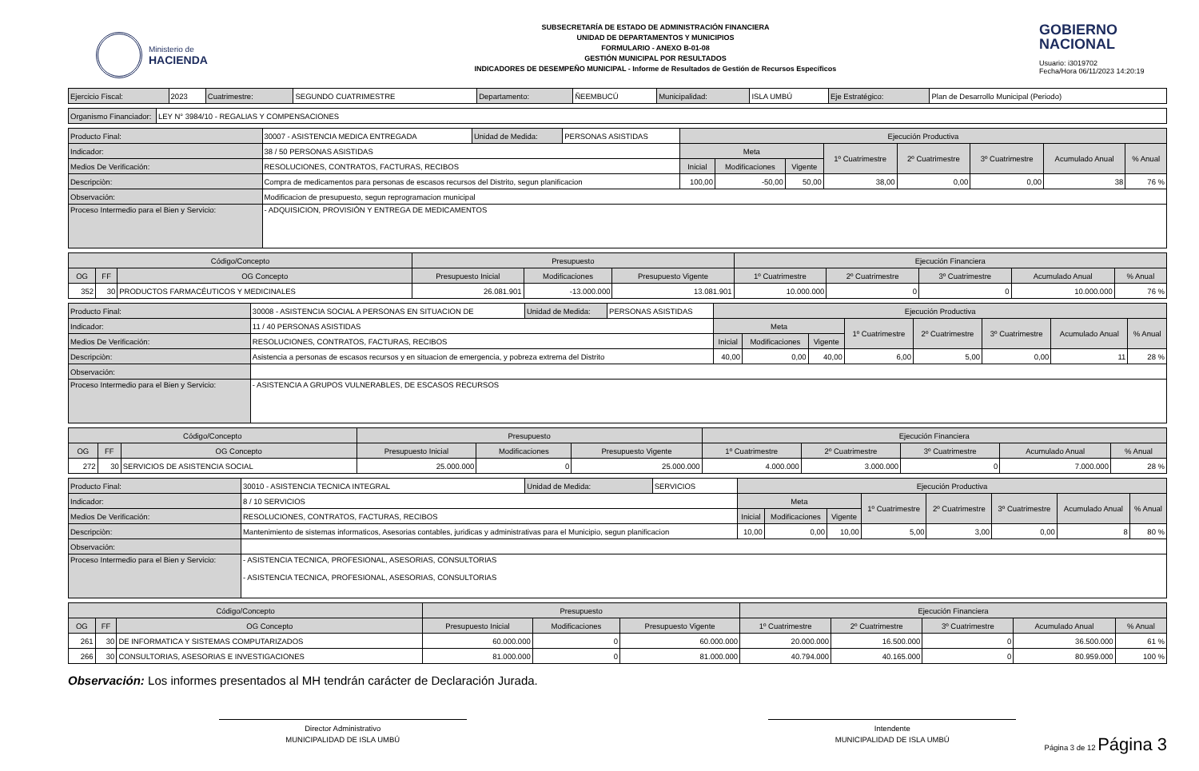Ministerio de
HACIENDA
SUBSECRETARÍA DE ESTADO DE ADMINISTRACIÓN FINANCIERA
UNIDAD DE DEPARTAMENTOS Y MUNICIPIOS
FORMULARIO - ANEXO B-01-08
GESTIÓN MUNICIPAL POR RESULTADOS
INDICADORES DE DESEMPEÑO MUNICIPAL - Informe de Resultados de Gestión de Recursos Específicos
GOBIERNO
NACIONAL
Usuario: i3019702
Fecha/Hora 06/11/2023 14:20:19
| Ejercicio Fiscal: | 2023 | Cuatrimestre: | SEGUNDO CUATRIMESTRE | Departamento: | ÑEEMBUCÚ | Municipalidad: | ISLA UMBÚ | Eje Estratégico: | Plan de Desarrollo Municipal (Periodo) |
| Organismo Financiador: | LEY N° 3984/10 - REGALIAS Y COMPENSACIONES |
| Producto Final: | 30007 - ASISTENCIA MEDICA ENTREGADA | Unidad de Medida: | PERSONAS ASISTIDAS | Ejecución Productiva | | | | | | | |
| Indicador: | 38 / 50 PERSONAS ASISTIDAS | | | Meta | | | 1º Cuatrimestre | 2º Cuatrimestre | 3º Cuatrimestre | Acumulado Anual | % Anual |
| Medios De Verificación: | RESOLUCIONES, CONTRATOS, FACTURAS, RECIBOS | | | Inicial | Modificaciones | Vigente | | | | | |
| Descripciòn: | Compra de medicamentos para personas de escasos recursos del Distrito, segun planificacion | | | 100,00 | -50,00 | 50,00 | 38,00 | 0,00 | 0,00 | 38 | 76 % |
| Observación: | Modificacion de presupuesto, segun reprogramacion municipal | | | | | | | | | | |
| Proceso Intermedio para el Bien y Servicio: | - ADQUISICION, PROVISIÓN Y ENTREGA DE MEDICAMENTOS | | | | | | | | | | |
| Código/Concepto | | | Presupuesto | | | Ejecución Financiera | | | | |
| --- | --- | --- | --- | --- | --- | --- | --- | --- | --- | --- |
| OG | FF | OG Concepto | Presupuesto Inicial | Modificaciones | Presupuesto Vigente | 1º Cuatrimestre | 2º Cuatrimestre | 3º Cuatrimestre | Acumulado Anual | % Anual |
| 352 | 30 | PRODUCTOS FARMACÉUTICOS Y MEDICINALES | 26.081.901 | -13.000.000 | 13.081.901 | 10.000.000 | 0 | 0 | 10.000.000 | 76 % |
| Producto Final: | 30008 - ASISTENCIA SOCIAL A PERSONAS EN SITUACION DE | Unidad de Medida: | PERSONAS ASISTIDAS | Ejecución Productiva | | | | | | | |
| Indicador: | 11 / 40 PERSONAS ASISTIDAS | | | Meta | | | 1º Cuatrimestre | 2º Cuatrimestre | 3º Cuatrimestre | Acumulado Anual | % Anual |
| Medios De Verificación: | RESOLUCIONES, CONTRATOS, FACTURAS, RECIBOS | | | Inicial | Modificaciones | Vigente | | | | | |
| Descripciòn: | Asistencia a personas de escasos recursos y en situacion de emergencia, y pobreza extrema del Distrito | | | 40,00 | 0,00 | 40,00 | 6,00 | 5,00 | 0,00 | 11 | 28 % |
| Observación: | | | | | | | | | | | |
| Proceso Intermedio para el Bien y Servicio: | - ASISTENCIA A GRUPOS VULNERABLES, DE ESCASOS RECURSOS | | | | | | | | | | |
| Código/Concepto | | | Presupuesto | | | Ejecución Financiera | | | | |
| --- | --- | --- | --- | --- | --- | --- | --- | --- | --- | --- |
| OG | FF | OG Concepto | Presupuesto Inicial | Modificaciones | Presupuesto Vigente | 1º Cuatrimestre | 2º Cuatrimestre | 3º Cuatrimestre | Acumulado Anual | % Anual |
| 272 | 30 | SERVICIOS DE ASISTENCIA SOCIAL | 25.000.000 | 0 | 25.000.000 | 4.000.000 | 3.000.000 | 0 | 7.000.000 | 28 % |
| Producto Final: | 30010 - ASISTENCIA TECNICA INTEGRAL | Unidad de Medida: | SERVICIOS | Ejecución Productiva | | | | | | | |
| Indicador: | 8 / 10 SERVICIOS | | | Meta | | | 1º Cuatrimestre | 2º Cuatrimestre | 3º Cuatrimestre | Acumulado Anual | % Anual |
| Medios De Verificación: | RESOLUCIONES, CONTRATOS, FACTURAS, RECIBOS | | | Inicial | Modificaciones | Vigente | | | | | |
| Descripciòn: | Mantenimiento de sistemas informaticos, Asesorias contables, juridicas y administrativas para el Municipio, segun planificacion | | | 10,00 | 0,00 | 10,00 | 5,00 | 3,00 | 0,00 | 8 | 80 % |
| Observación: | | | | | | | | | | | |
| Proceso Intermedio para el Bien y Servicio: | - ASISTENCIA TECNICA, PROFESIONAL, ASESORIAS, CONSULTORIAS - ASISTENCIA TECNICA, PROFESIONAL, ASESORIAS, CONSULTORIAS | | | | | | | | | | |
| Código/Concepto | | | Presupuesto | | | Ejecución Financiera | | | | |
| --- | --- | --- | --- | --- | --- | --- | --- | --- | --- | --- |
| OG | FF | OG Concepto | Presupuesto Inicial | Modificaciones | Presupuesto Vigente | 1º Cuatrimestre | 2º Cuatrimestre | 3º Cuatrimestre | Acumulado Anual | % Anual |
| 261 | 30 | DE INFORMATICA Y SISTEMAS COMPUTARIZADOS | 60.000.000 | 0 | 60.000.000 | 20.000.000 | 16.500.000 | 0 | 36.500.000 | 61 % |
| 266 | 30 | CONSULTORIAS, ASESORIAS E INVESTIGACIONES | 81.000.000 | 0 | 81.000.000 | 40.794.000 | 40.165.000 | 0 | 80.959.000 | 100 % |
Observación: Los informes presentados al MH tendrán carácter de Declaración Jurada.
Director Administrativo
MUNICIPALIDAD DE ISLA UMBÚ
Intendente
MUNICIPALIDAD DE ISLA UMBÚ
Página 3 de 12 Página 3